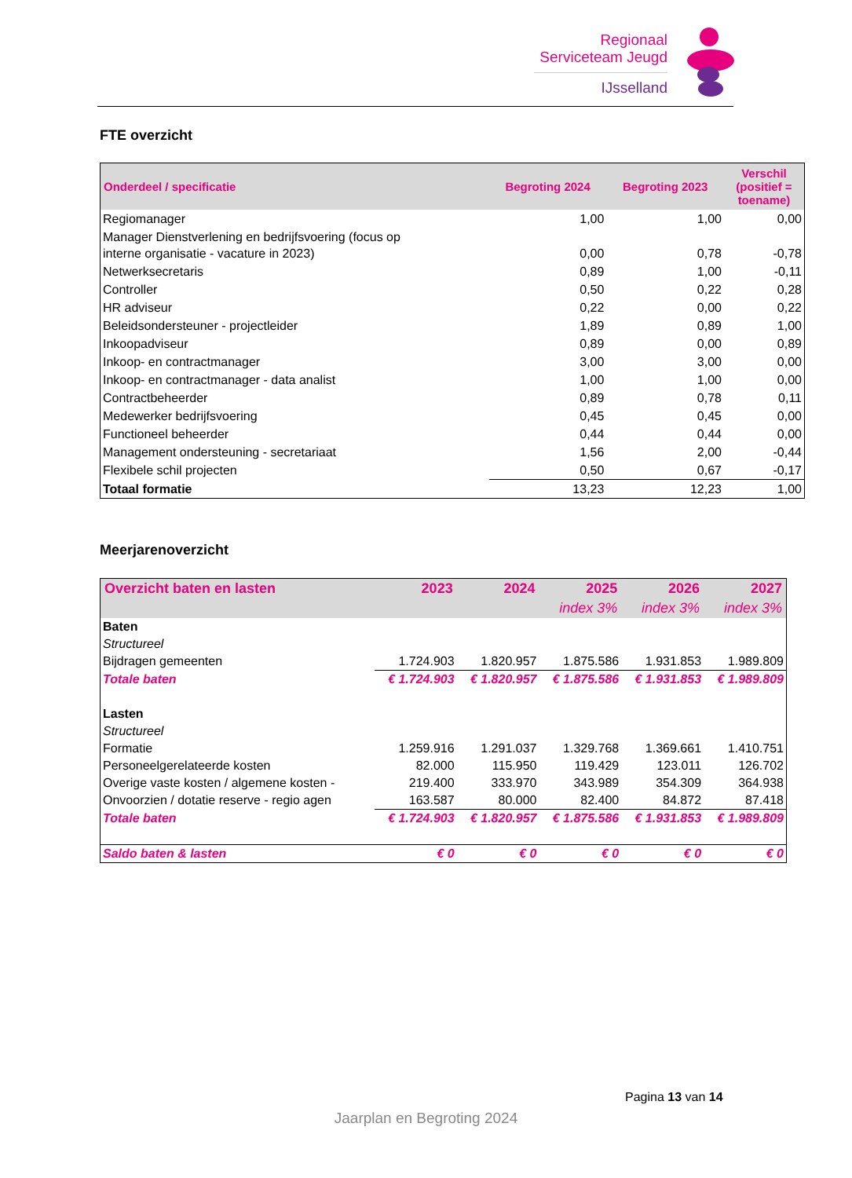Regionaal
Serviceteam Jeugd
IJsselland
FTE overzicht
| Onderdeel / specificatie | Begroting 2024 | Begroting 2023 | Verschil (positief = toename) |
| --- | --- | --- | --- |
| Regiomanager | 1,00 | 1,00 | 0,00 |
| Manager Dienstverlening en bedrijfsvoering (focus op interne organisatie - vacature in 2023) | 0,00 | 0,78 | -0,78 |
| Netwerksecretaris | 0,89 | 1,00 | -0,11 |
| Controller | 0,50 | 0,22 | 0,28 |
| HR adviseur | 0,22 | 0,00 | 0,22 |
| Beleidsondersteuner - projectleider | 1,89 | 0,89 | 1,00 |
| Inkoopadviseur | 0,89 | 0,00 | 0,89 |
| Inkoop- en contractmanager | 3,00 | 3,00 | 0,00 |
| Inkoop- en contractmanager - data analist | 1,00 | 1,00 | 0,00 |
| Contractbeheerder | 0,89 | 0,78 | 0,11 |
| Medewerker bedrijfsvoering | 0,45 | 0,45 | 0,00 |
| Functioneel beheerder | 0,44 | 0,44 | 0,00 |
| Management ondersteuning - secretariaat | 1,56 | 2,00 | -0,44 |
| Flexibele schil projecten | 0,50 | 0,67 | -0,17 |
| Totaal formatie | 13,23 | 12,23 | 1,00 |
Meerjarenoverzicht
| Overzicht baten en lasten | 2023 | 2024 | 2025 | 2026 | 2027 |
| --- | --- | --- | --- | --- | --- |
| | | | index 3% | index 3% | index 3% |
| Baten | | | | | |
| Structureel | | | | | |
| Bijdragen gemeenten | 1.724.903 | 1.820.957 | 1.875.586 | 1.931.853 | 1.989.809 |
| Totale baten | € 1.724.903 | € 1.820.957 | € 1.875.586 | € 1.931.853 | € 1.989.809 |
| Lasten | | | | | |
| Structureel | | | | | |
| Formatie | 1.259.916 | 1.291.037 | 1.329.768 | 1.369.661 | 1.410.751 |
| Personeelgerelateerde kosten | 82.000 | 115.950 | 119.429 | 123.011 | 126.702 |
| Overige vaste kosten / algemene kosten - | 219.400 | 333.970 | 343.989 | 354.309 | 364.938 |
| Onvoorzien / dotatie reserve - regio agen | 163.587 | 80.000 | 82.400 | 84.872 | 87.418 |
| Totale baten | € 1.724.903 | € 1.820.957 | € 1.875.586 | € 1.931.853 | € 1.989.809 |
| Saldo baten & lasten | € 0 | € 0 | € 0 | € 0 | € 0 |
Pagina 13 van 14
Jaarplan en Begroting 2024